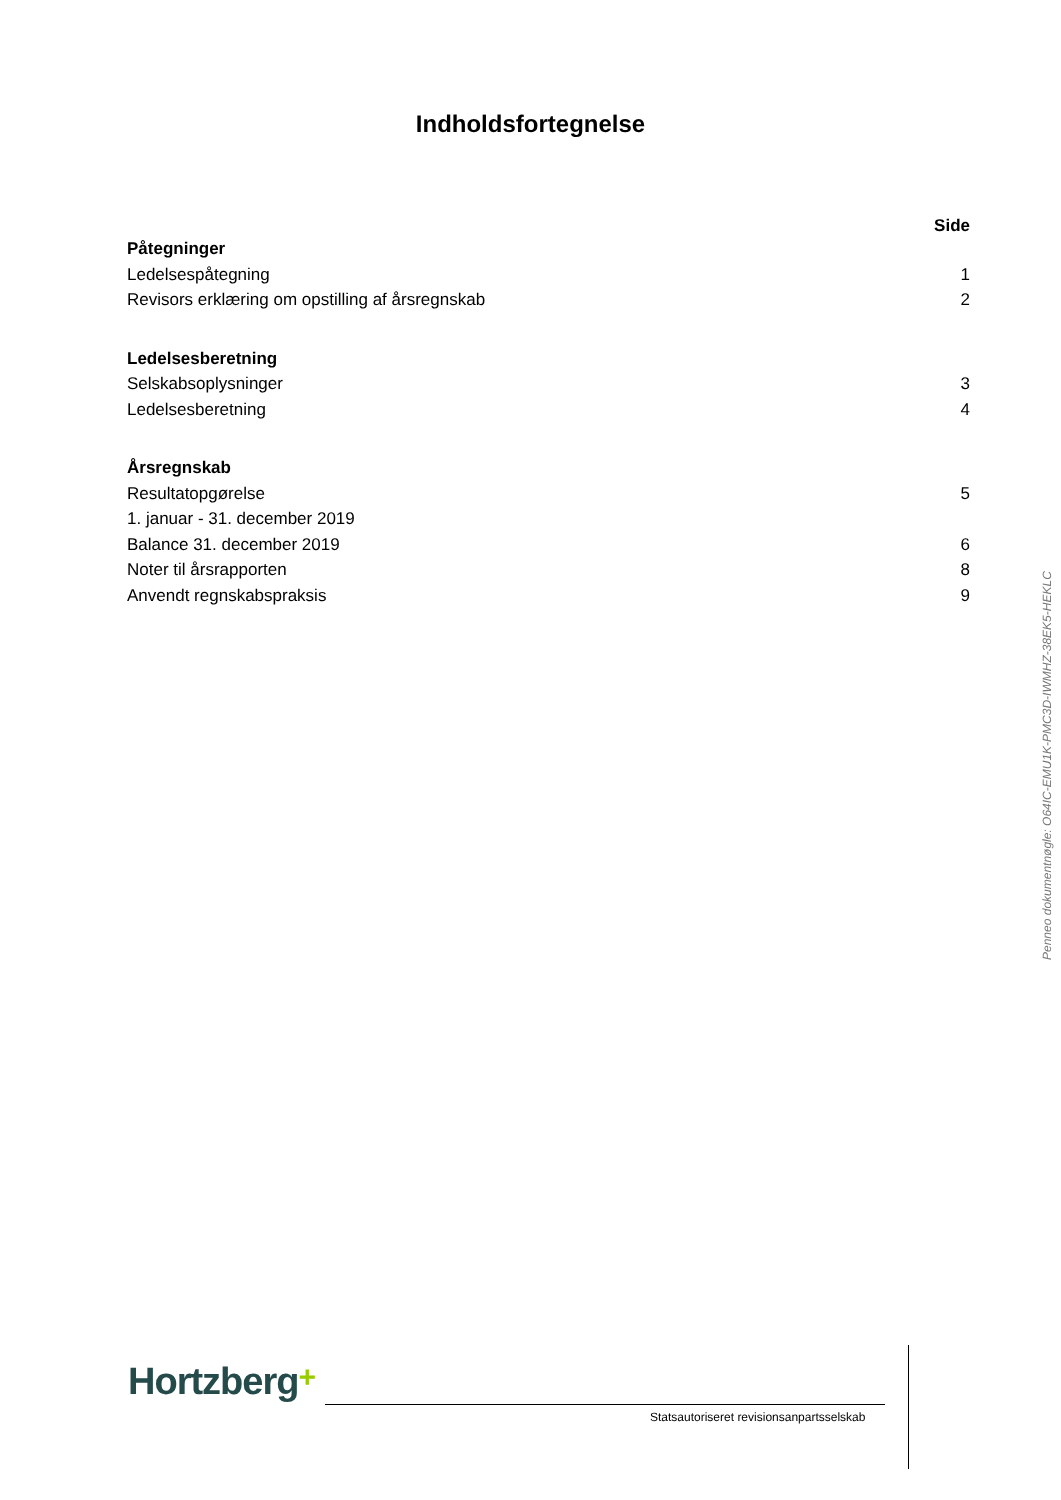Indholdsfortegnelse
Side
Påtegninger
Ledelsespåtegning 1
Revisors erklæring om opstilling af årsregnskab 2
Ledelsesberetning
Selskabsoplysninger 3
Ledelsesberetning 4
Årsregnskab
Resultatopgørelse
1. januar - 31. december 2019 5
Balance 31. december 2019 6
Noter til årsrapporten 8
Anvendt regnskabspraksis 9
Penneo dokumentnøgle: O64IC-EMU1K-PMC3D-IWMHZ-38EK5-HEKLC
Hortzberg+
Statsautoriseret revisionsanpartsselskab